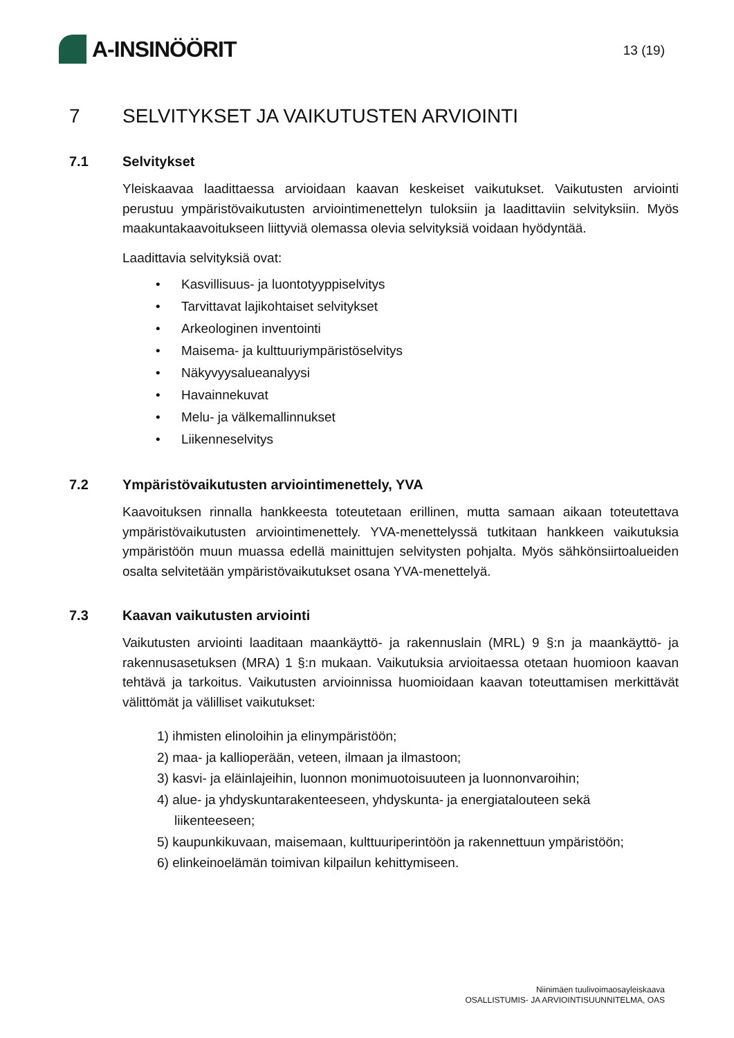A-INSINÖÖRIT
13 (19)
7 SELVITYKSET JA VAIKUTUSTEN ARVIOINTI
7.1 Selvitykset
Yleiskaavaa laadittaessa arvioidaan kaavan keskeiset vaikutukset. Vaikutusten arviointi perustuu ympäristövaikutusten arviointimenettelyn tuloksiin ja laadittaviin selvityksiin. Myös maakuntakaavoitukseen liittyviä olemassa olevia selvityksiä voidaan hyödyntää.
Laadittavia selvityksiä ovat:
• Kasvillisuus- ja luontotyyppiselvitys
• Tarvittavat lajikohtaiset selvitykset
• Arkeologinen inventointi
• Maisema- ja kulttuuriympäristöselvitys
• Näkyvyysalueanalyysi
• Havainnekuvat
• Melu- ja välkemallinnukset
• Liikenneselvitys
7.2 Ympäristövaikutusten arviointimenettely, YVA
Kaavoituksen rinnalla hankkeesta toteutetaan erillinen, mutta samaan aikaan toteutettava ympäristövaikutusten arviointimenettely. YVA-menettelyssä tutkitaan hankkeen vaikutuksia ympäristöön muun muassa edellä mainittujen selvitysten pohjalta. Myös sähkönsiirtoalueiden osalta selvitetään ympäristövaikutukset osana YVA-menettelyä.
7.3 Kaavan vaikutusten arviointi
Vaikutusten arviointi laaditaan maankäyttö- ja rakennuslain (MRL) 9 §:n ja maankäyttö- ja rakennusasetuksen (MRA) 1 §:n mukaan. Vaikutuksia arvioitaessa otetaan huomioon kaavan tehtävä ja tarkoitus. Vaikutusten arvioinnissa huomioidaan kaavan toteuttamisen merkittävät välittömät ja välilliset vaikutukset:
1) ihmisten elinoloihin ja elinympäristöön;
2) maa- ja kallioperään, veteen, ilmaan ja ilmastoon;
3) kasvi- ja eläinlajeihin, luonnon monimuotoisuuteen ja luonnonvaroihin;
4) alue- ja yhdyskuntarakenteeseen, yhdyskunta- ja energiatalouteen sekä liikenteeseen;
5) kaupunkikuvaan, maisemaan, kulttuuriperintöön ja rakennettuun ympäristöön;
6) elinkeinoelämän toimivan kilpailun kehittymiseen.
Niinimäen tuulivoimaosayleiskaava
OSALLISTUMIS- JA ARVIOINTISUUNNITELMA, OAS